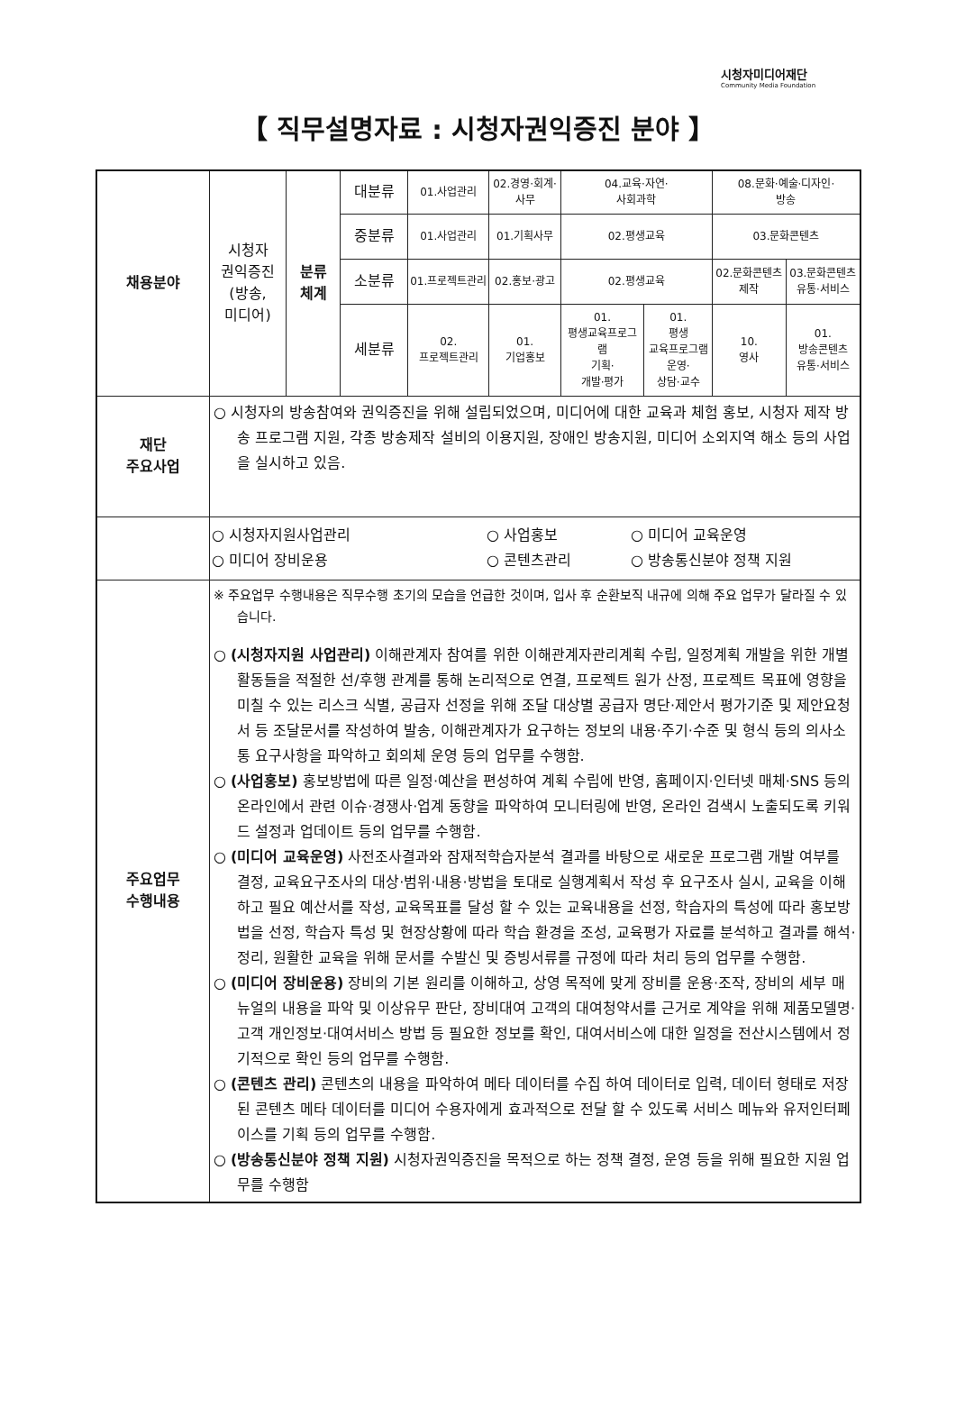시청자미디어재단
Community Media Foundation
【 직무설명자료 : 시청자권익증진 분야 】
| 채용분야 | 시청자 권익증진 (방송, 미디어) | 분류 체계 | 대분류 | 01.사업관리 | 02.경영·회계· 사무 | 04.교육·자연· 사회과학 | | 08.문화·예술·디자인· 방송 | |
| | | | 중분류 | 01.사업관리 | 01.기획사무 | 02.평생교육 | | 03.문화콘텐츠 | |
| | | | 소분류 | 01.프로젝트관리 | 02.홍보·광고 | 02.평생교육 | | 02.문화콘텐츠 제작 | 03.문화콘텐츠 유통·서비스 |
| | | | 세분류 | 02. 프로젝트관리 | 01. 기업홍보 | 01. 평생교육프로그램 기획· 개발·평가 | 01. 평생 교육프로그램 운영· 상담·교수 | 10. 영사 | 01. 방송콘텐츠 유통·서비스 |
| 재단 주요사업 | ○ 시청자의 방송참여와 권익증진을 위해 설립되었으며, 미디어에 대한 교육과 체험 홍보, 시청자 제작 방송 프로그램 지원, 각종 방송제작 설비의 이용지원, 장애인 방송지원, 미디어 소외지역 해소 등의 사업을 실시하고 있음. | | | | | | | | |
| | ○ 시청자지원사업관리 ○ 사업홍보 ○ 미디어 교육운영 ○ 미디어 장비운용 ○ 콘텐츠관리 ○ 방송통신분야 정책 지원 | | | | | | | | |
| 주요업무 수행내용 | ※ 주요업무 수행내용은 직무수행 초기의 모습을 언급한 것이며, 입사 후 순환보직 내규에 의해 주요 업무가 달라질 수 있습니다. ○ (시청자지원 사업관리) 이해관계자 참여를 위한 이해관계자관리계획 수립, 일정계획 개발을 위한 개별 활동들을 적절한 선/후행 관계를 통해 논리적으로 연결, 프로젝트 원가 산정, 프로젝트 목표에 영향을 미칠 수 있는 리스크 식별, 공급자 선정을 위해 조달 대상별 공급자 명단·제안서 평가기준 및 제안요청서 등 조달문서를 작성하여 발송, 이해관계자가 요구하는 정보의 내용·주기·수준 및 형식 등의 의사소통 요구사항을 파악하고 회의체 운영 등의 업무를 수행함. ○ (사업홍보) 홍보방법에 따른 일정·예산을 편성하여 계획 수립에 반영, 홈페이지·인터넷 매체·SNS 등의 온라인에서 관련 이슈·경쟁사·업계 동향을 파악하여 모니터링에 반영, 온라인 검색시 노출되도록 키워드 설정과 업데이트 등의 업무를 수행함. ○ (미디어 교육운영) 사전조사결과와 잠재적학습자분석 결과를 바탕으로 새로운 프로그램 개발 여부를 결정, 교육요구조사의 대상·범위·내용·방법을 토대로 실행계획서 작성 후 요구조사 실시, 교육을 이해하고 필요 예산서를 작성, 교육목표를 달성 할 수 있는 교육내용을 선정, 학습자의 특성에 따라 홍보방법을 선정, 학습자 특성 및 현장상황에 따라 학습 환경을 조성, 교육평가 자료를 분석하고 결과를 해석·정리, 원활한 교육을 위해 문서를 수발신 및 증빙서류를 규정에 따라 처리 등의 업무를 수행함. ○ (미디어 장비운용) 장비의 기본 원리를 이해하고, 상영 목적에 맞게 장비를 운용·조작, 장비의 세부 매뉴얼의 내용을 파악 및 이상유무 판단, 장비대여 고객의 대여청약서를 근거로 계약을 위해 제품모델명·고객 개인정보·대여서비스 방법 등 필요한 정보를 확인, 대여서비스에 대한 일정을 전산시스템에서 정기적으로 확인 등의 업무를 수행함. ○ (콘텐츠 관리) 콘텐츠의 내용을 파악하여 메타 데이터를 수집 하여 데이터로 입력, 데이터 형태로 저장된 콘텐츠 메타 데이터를 미디어 수용자에게 효과적으로 전달 할 수 있도록 서비스 메뉴와 유저인터페이스를 기획 등의 업무를 수행함. ○ (방송통신분야 정책 지원) 시청자권익증진을 목적으로 하는 정책 결정, 운영 등을 위해 필요한 지원 업무를 수행함 | | | | | | | | |